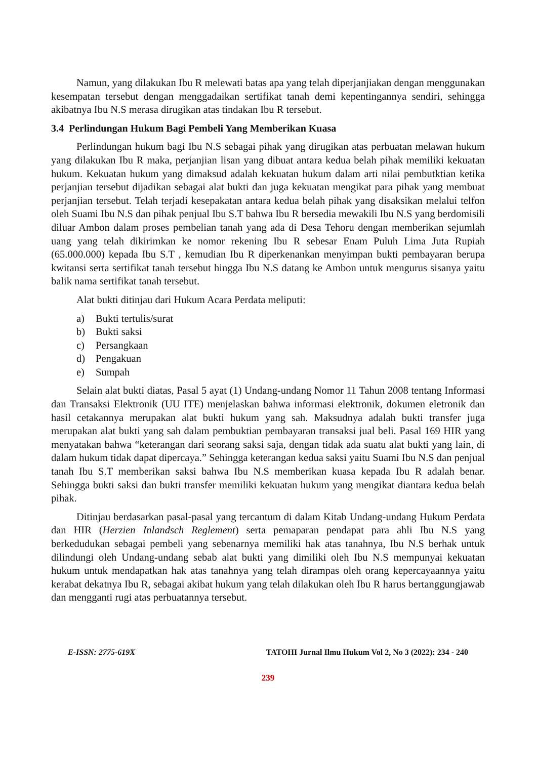Namun, yang dilakukan Ibu R melewati batas apa yang telah diperjanjiakan dengan menggunakan kesempatan tersebut dengan menggadaikan sertifikat tanah demi kepentingannya sendiri, sehingga akibatnya Ibu N.S merasa dirugikan atas tindakan Ibu R tersebut.
3.4 Perlindungan Hukum Bagi Pembeli Yang Memberikan Kuasa
Perlindungan hukum bagi Ibu N.S sebagai pihak yang dirugikan atas perbuatan melawan hukum yang dilakukan Ibu R maka, perjanjian lisan yang dibuat antara kedua belah pihak memiliki kekuatan hukum. Kekuatan hukum yang dimaksud adalah kekuatan hukum dalam arti nilai pembutktian ketika perjanjian tersebut dijadikan sebagai alat bukti dan juga kekuatan mengikat para pihak yang membuat perjanjian tersebut. Telah terjadi kesepakatan antara kedua belah pihak yang disaksikan melalui telfon oleh Suami Ibu N.S dan pihak penjual Ibu S.T bahwa Ibu R bersedia mewakili Ibu N.S yang berdomisili diluar Ambon dalam proses pembelian tanah yang ada di Desa Tehoru dengan memberikan sejumlah uang yang telah dikirimkan ke nomor rekening Ibu R sebesar Enam Puluh Lima Juta Rupiah (65.000.000) kepada Ibu S.T , kemudian Ibu R diperkenankan menyimpan bukti pembayaran berupa kwitansi serta sertifikat tanah tersebut hingga Ibu N.S datang ke Ambon untuk mengurus sisanya yaitu balik nama sertifikat tanah tersebut.
Alat bukti ditinjau dari Hukum Acara Perdata meliputi:
a) Bukti tertulis/surat
b) Bukti saksi
c) Persangkaan
d) Pengakuan
e) Sumpah
Selain alat bukti diatas, Pasal 5 ayat (1) Undang-undang Nomor 11 Tahun 2008 tentang Informasi dan Transaksi Elektronik (UU ITE) menjelaskan bahwa informasi elektronik, dokumen eletronik dan hasil cetakannya merupakan alat bukti hukum yang sah. Maksudnya adalah bukti transfer juga merupakan alat bukti yang sah dalam pembuktian pembayaran transaksi jual beli. Pasal 169 HIR yang menyatakan bahwa “keterangan dari seorang saksi saja, dengan tidak ada suatu alat bukti yang lain, di dalam hukum tidak dapat dipercaya.” Sehingga keterangan kedua saksi yaitu Suami Ibu N.S dan penjual tanah Ibu S.T memberikan saksi bahwa Ibu N.S memberikan kuasa kepada Ibu R adalah benar. Sehingga bukti saksi dan bukti transfer memiliki kekuatan hukum yang mengikat diantara kedua belah pihak.
Ditinjau berdasarkan pasal-pasal yang tercantum di dalam Kitab Undang-undang Hukum Perdata dan HIR (Herzien Inlandsch Reglement) serta pemaparan pendapat para ahli Ibu N.S yang berkedudukan sebagai pembeli yang sebenarnya memiliki hak atas tanahnya, Ibu N.S berhak untuk dilindungi oleh Undang-undang sebab alat bukti yang dimiliki oleh Ibu N.S mempunyai kekuatan hukum untuk mendapatkan hak atas tanahnya yang telah dirampas oleh orang kepercayaannya yaitu kerabat dekatnya Ibu R, sebagai akibat hukum yang telah dilakukan oleh Ibu R harus bertanggungjawab dan mengganti rugi atas perbuatannya tersebut.
E-ISSN: 2775-619X TATOHI Jurnal Ilmu Hukum Vol 2, No 3 (2022): 234 - 240
239